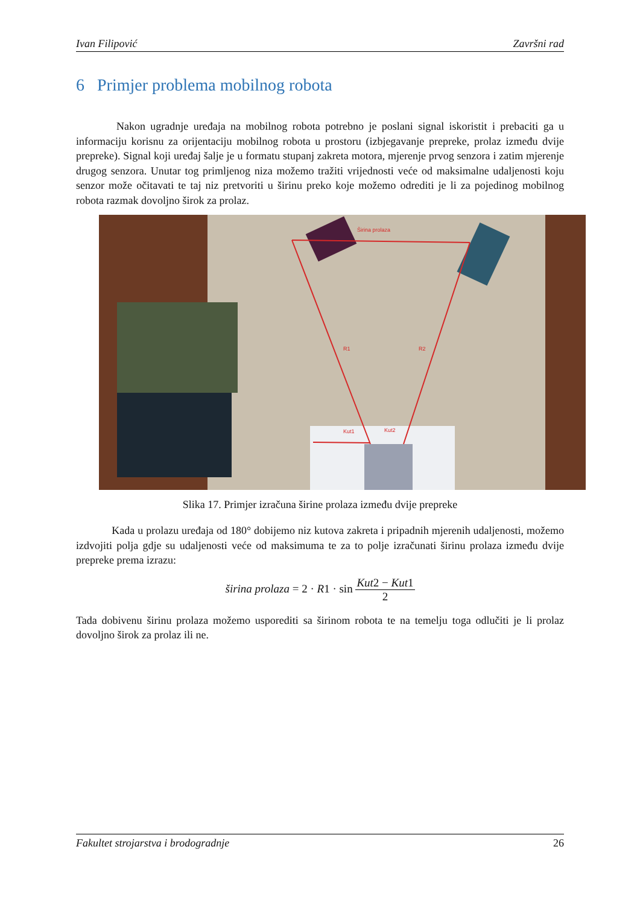Ivan Filipović Završni rad
6 Primjer problema mobilnog robota
Nakon ugradnje uređaja na mobilnog robota potrebno je poslani signal iskoristit i prebaciti ga u informaciju korisnu za orijentaciju mobilnog robota u prostoru (izbjegavanje prepreke, prolaz između dvije prepreke). Signal koji uređaj šalje je u formatu stupanj zakreta motora, mjerenje prvog senzora i zatim mjerenje drugog senzora. Unutar tog primljenog niza možemo tražiti vrijednosti veće od maksimalne udaljenosti koju senzor može očitavati te taj niz pretvoriti u širinu preko koje možemo odrediti je li za pojedinog mobilnog robota razmak dovoljno širok za prolaz.
Širina prolaza
R1
R2
Kut1
Kut2
Slika 17. Primjer izračuna širine prolaza između dvije prepreke
Kada u prolazu uređaja od 180° dobijemo niz kutova zakreta i pripadnih mjerenih udaljenosti, možemo izdvojiti polja gdje su udaljenosti veće od maksimuma te za to polje izračunati širinu prolaza između dvije prepreke prema izrazu:
širina prolaza = 2 · R1 · sin Kut2 − Kut1 2
Tada dobivenu širinu prolaza možemo usporediti sa širinom robota te na temelju toga odlučiti je li prolaz dovoljno širok za prolaz ili ne.
Fakultet strojarstva i brodogradnje 26